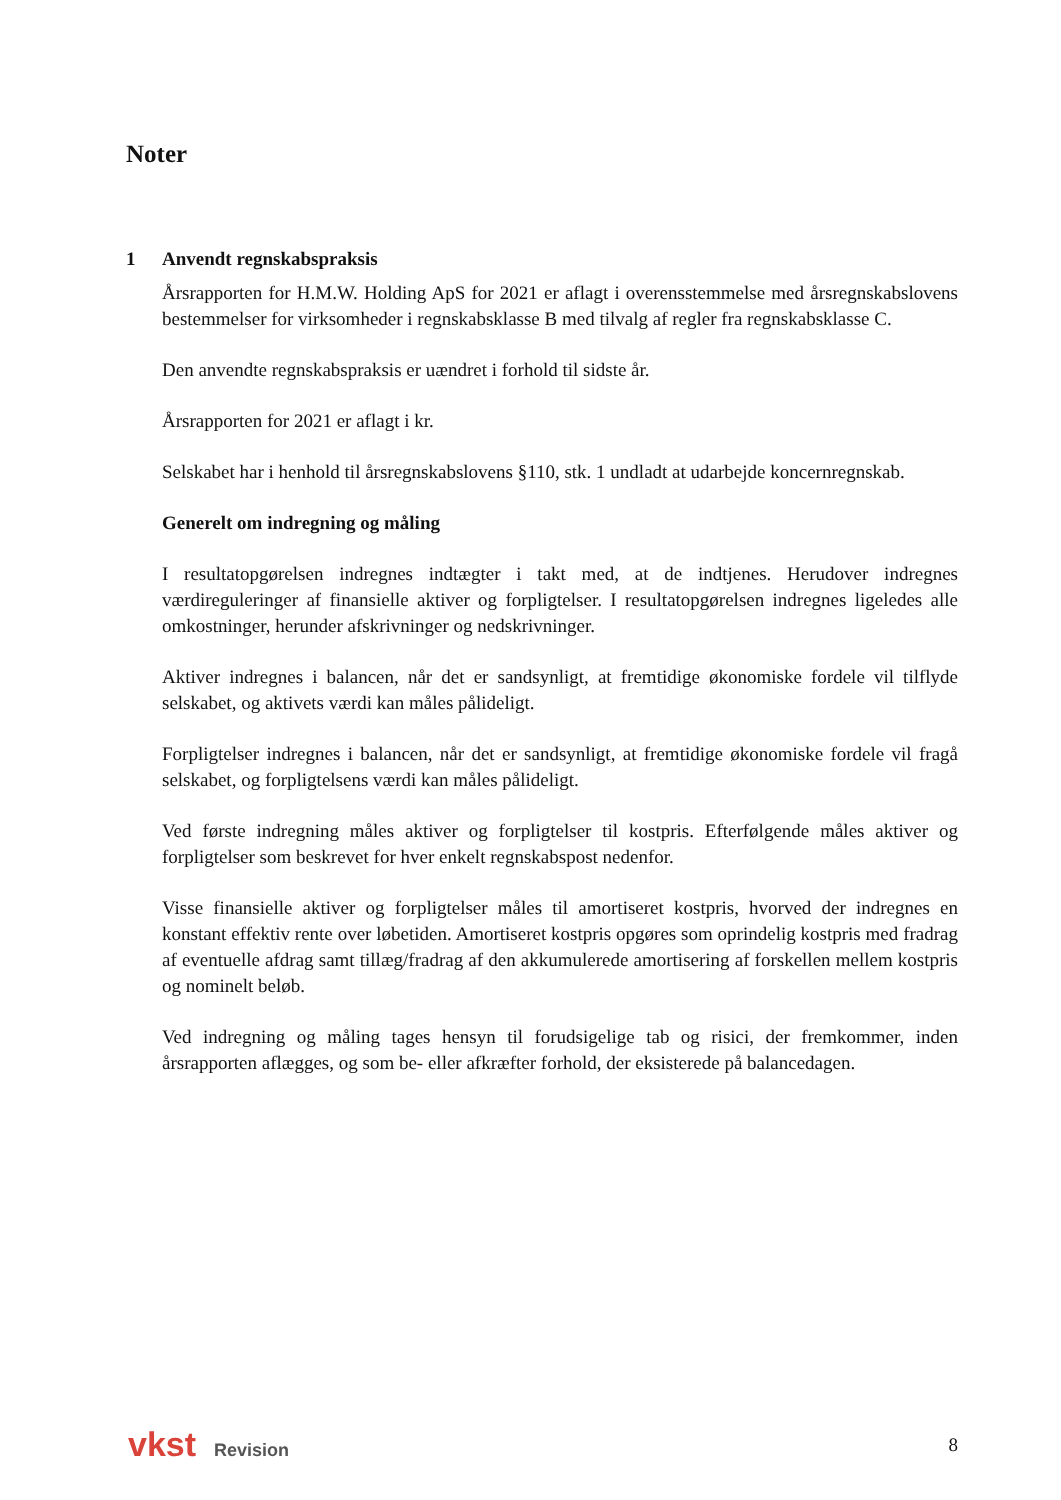Noter
1 Anvendt regnskabspraksis
Årsrapporten for H.M.W. Holding ApS for 2021 er aflagt i overensstemmelse med årsregnskabslovens bestemmelser for virksomheder i regnskabsklasse B med tilvalg af regler fra regnskabsklasse C.
Den anvendte regnskabspraksis er uændret i forhold til sidste år.
Årsrapporten for 2021 er aflagt i kr.
Selskabet har i henhold til årsregnskabslovens §110, stk. 1 undladt at udarbejde koncernregnskab.
Generelt om indregning og måling
I resultatopgørelsen indregnes indtægter i takt med, at de indtjenes. Herudover indregnes værdireguleringer af finansielle aktiver og forpligtelser. I resultatopgørelsen indregnes ligeledes alle omkostninger, herunder afskrivninger og nedskrivninger.
Aktiver indregnes i balancen, når det er sandsynligt, at fremtidige økonomiske fordele vil tilflyde selskabet, og aktivets værdi kan måles pålideligt.
Forpligtelser indregnes i balancen, når det er sandsynligt, at fremtidige økonomiske fordele vil fragå selskabet, og forpligtelsens værdi kan måles pålideligt.
Ved første indregning måles aktiver og forpligtelser til kostpris. Efterfølgende måles aktiver og forpligtelser som beskrevet for hver enkelt regnskabspost nedenfor.
Visse finansielle aktiver og forpligtelser måles til amortiseret kostpris, hvorved der indregnes en konstant effektiv rente over løbetiden. Amortiseret kostpris opgøres som oprindelig kostpris med fradrag af eventuelle afdrag samt tillæg/fradrag af den akkumulerede amortisering af forskellen mellem kostpris og nominelt beløb.
Ved indregning og måling tages hensyn til forudsigelige tab og risici, der fremkommer, inden årsrapporten aflægges, og som be- eller afkræfter forhold, der eksisterede på balancedagen.
vkst Revision 8